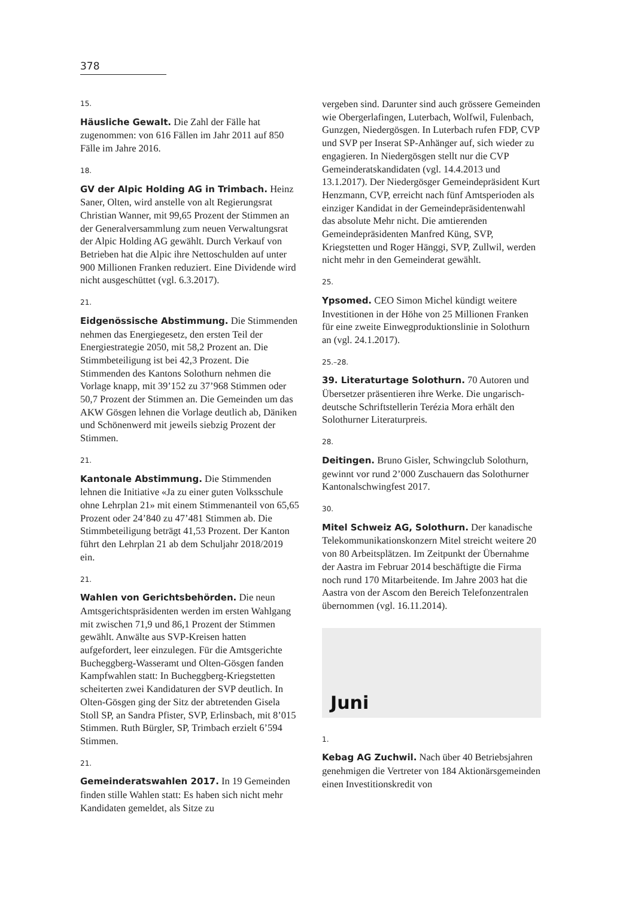378
15.
Häusliche Gewalt. Die Zahl der Fälle hat zugenommen: von 616 Fällen im Jahr 2011 auf 850 Fälle im Jahre 2016.
18.
GV der Alpic Holding AG in Trimbach. Heinz Saner, Olten, wird anstelle von alt Regierungsrat Christian Wanner, mit 99,65 Prozent der Stimmen an der Generalversammlung zum neuen Verwaltungsrat der Alpic Holding AG gewählt. Durch Verkauf von Betrieben hat die Alpic ihre Nettoschulden auf unter 900 Millionen Franken reduziert. Eine Dividende wird nicht ausgeschüttet (vgl. 6.3.2017).
21.
Eidgenössische Abstimmung. Die Stimmenden nehmen das Energiegesetz, den ersten Teil der Energiestrategie 2050, mit 58,2 Prozent an. Die Stimmbeteiligung ist bei 42,3 Prozent. Die Stimmenden des Kantons Solothurn nehmen die Vorlage knapp, mit 39’152 zu 37’968 Stimmen oder 50,7 Prozent der Stimmen an. Die Gemeinden um das AKW Gösgen lehnen die Vorlage deutlich ab, Däniken und Schönenwerd mit jeweils siebzig Prozent der Stimmen.
21.
Kantonale Abstimmung. Die Stimmenden lehnen die Initiative «Ja zu einer guten Volksschule ohne Lehrplan 21» mit einem Stimmenanteil von 65,65 Prozent oder 24’840 zu 47’481 Stimmen ab. Die Stimmbeteiligung beträgt 41,53 Prozent. Der Kanton führt den Lehrplan 21 ab dem Schuljahr 2018/2019 ein.
21.
Wahlen von Gerichtsbehörden. Die neun Amtsgerichtspräsidenten werden im ersten Wahlgang mit zwischen 71,9 und 86,1 Prozent der Stimmen gewählt. Anwälte aus SVP-Kreisen hatten aufgefordert, leer einzulegen. Für die Amtsgerichte Bucheggberg-Wasseramt und Olten-Gösgen fanden Kampfwahlen statt: In Bucheggberg-Kriegstetten scheiterten zwei Kandidaturen der SVP deutlich. In Olten-Gösgen ging der Sitz der abtretenden Gisela Stoll SP, an Sandra Pfister, SVP, Erlinsbach, mit 8’015 Stimmen. Ruth Bürgler, SP, Trimbach erzielt 6’594 Stimmen.
21.
Gemeinderatswahlen 2017. In 19 Gemeinden finden stille Wahlen statt: Es haben sich nicht mehr Kandidaten gemeldet, als Sitze zu
vergeben sind. Darunter sind auch grössere Gemeinden wie Obergerlafingen, Luterbach, Wolfwil, Fulenbach, Gunzgen, Niedergösgen. In Luterbach rufen FDP, CVP und SVP per Inserat SP-Anhänger auf, sich wieder zu engagieren. In Niedergösgen stellt nur die CVP Gemeinderatskandidaten (vgl. 14.4.2013 und 13.1.2017). Der Niedergösger Gemeindepräsident Kurt Henzmann, CVP, erreicht nach fünf Amtsperioden als einziger Kandidat in der Gemeindepräsidentenwahl das absolute Mehr nicht. Die amtierenden Gemeindepräsidenten Manfred Küng, SVP, Kriegstetten und Roger Hänggi, SVP, Zullwil, werden nicht mehr in den Gemeinderat gewählt.
25.
Ypsomed. CEO Simon Michel kündigt weitere Investitionen in der Höhe von 25 Millionen Franken für eine zweite Einwegproduktionslinie in Solothurn an (vgl. 24.1.2017).
25.–28.
39. Literaturtage Solothurn. 70 Autoren und Übersetzer präsentieren ihre Werke. Die ungarisch-deutsche Schriftstellerin Terézia Mora erhält den Solothurner Literaturpreis.
28.
Deitingen. Bruno Gisler, Schwingclub Solothurn, gewinnt vor rund 2’000 Zuschauern das Solothurner Kantonalschwingfest 2017.
30.
Mitel Schweiz AG, Solothurn. Der kanadische Telekommunikationskonzern Mitel streicht weitere 20 von 80 Arbeitsplätzen. Im Zeitpunkt der Übernahme der Aastra im Februar 2014 beschäftigte die Firma noch rund 170 Mitarbeitende. Im Jahre 2003 hat die Aastra von der Ascom den Bereich Telefonzentralen übernommen (vgl. 16.11.2014).
Juni
1.
Kebag AG Zuchwil. Nach über 40 Betriebsjahren genehmigen die Vertreter von 184 Aktionärsgemeinden einen Investitionskredit von